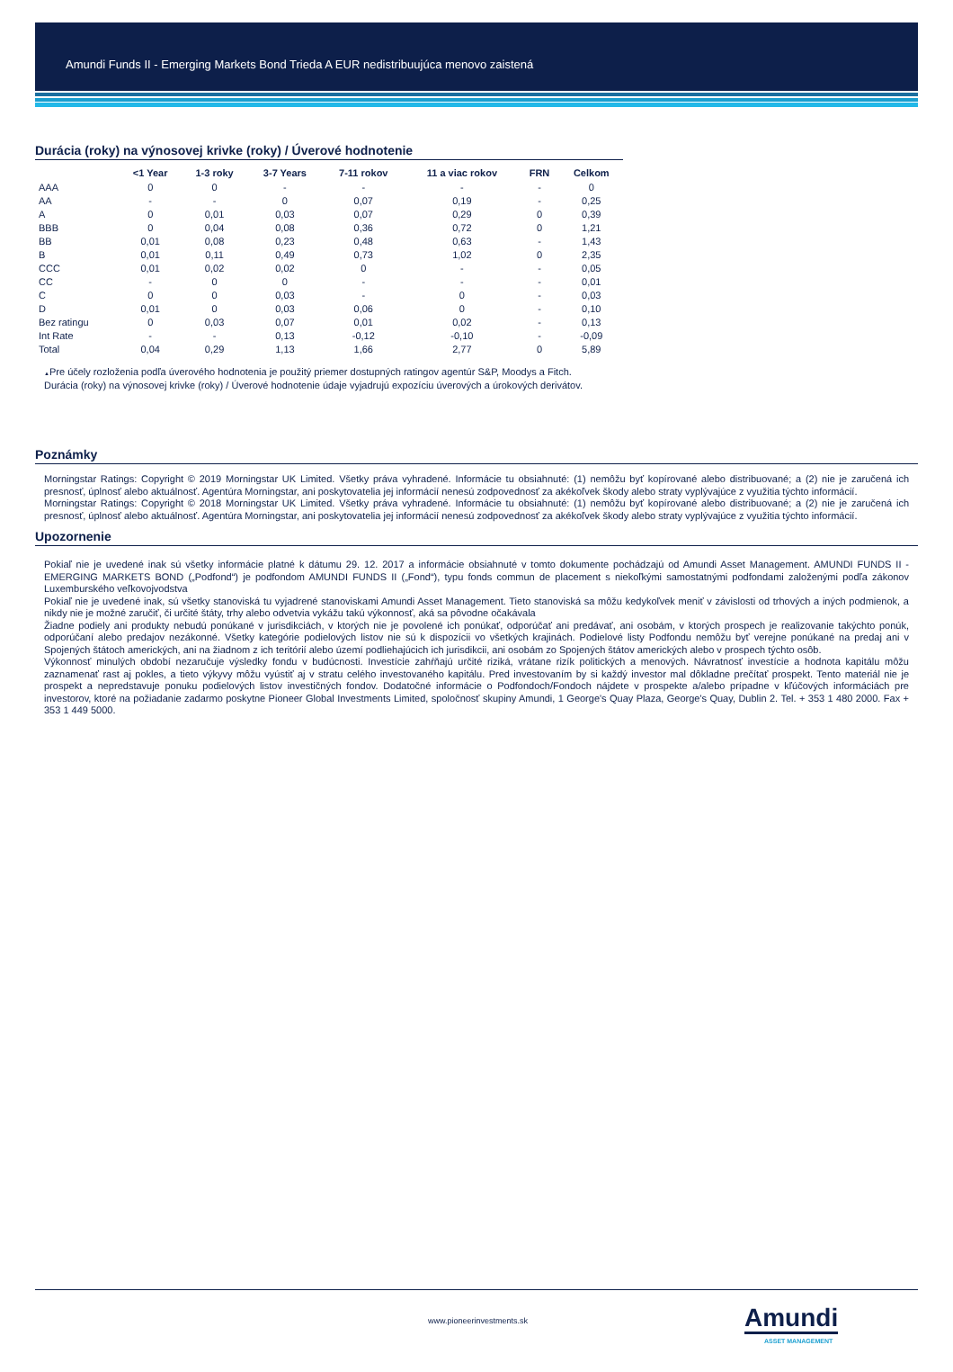Amundi Funds II - Emerging Markets Bond Trieda A EUR nedistribuujúca menovo zaistená
Durácia (roky) na výnosovej krivke (roky) / Úverové hodnotenie
| | <1 Year | 1-3 roky | 3-7 Years | 7-11 rokov | 11 a viac rokov | FRN | Celkom |
| --- | --- | --- | --- | --- | --- | --- | --- |
| AAA | 0 | 0 | - | - | - | - | 0 |
| AA | - | - | 0 | 0,07 | 0,19 | - | 0,25 |
| A | 0 | 0,01 | 0,03 | 0,07 | 0,29 | 0 | 0,39 |
| BBB | 0 | 0,04 | 0,08 | 0,36 | 0,72 | 0 | 1,21 |
| BB | 0,01 | 0,08 | 0,23 | 0,48 | 0,63 | - | 1,43 |
| B | 0,01 | 0,11 | 0,49 | 0,73 | 1,02 | 0 | 2,35 |
| CCC | 0,01 | 0,02 | 0,02 | 0 | - | - | 0,05 |
| CC | - | 0 | 0 | - | - | - | 0,01 |
| C | 0 | 0 | 0,03 | - | 0 | - | 0,03 |
| D | 0,01 | 0 | 0,03 | 0,06 | 0 | - | 0,10 |
| Bez ratingu | 0 | 0,03 | 0,07 | 0,01 | 0,02 | - | 0,13 |
| Int Rate | - | - | 0,13 | -0,12 | -0,10 | - | -0,09 |
| Total | 0,04 | 0,29 | 1,13 | 1,66 | 2,77 | 0 | 5,89 |
▲Pre účely rozloženia podľa úverového hodnotenia je použitý priemer dostupných ratingov agentúr S&P, Moodys a Fitch.
Durácia (roky) na výnosovej krivke (roky) / Úverové hodnotenie údaje vyjadrujú expozíciu úverových a úrokových derivátov.
Poznámky
Morningstar Ratings: Copyright © 2019 Morningstar UK Limited. Všetky práva vyhradené. Informácie tu obsiahnuté: (1) nemôžu byť kopírované alebo distribuované; a (2) nie je zaručená ich presnosť, úplnosť alebo aktuálnosť. Agentúra Morningstar, ani poskytovatelia jej informácií nenesú zodpovednosť za akékoľvek škody alebo straty vyplývajúce z využitia týchto informácií.
Morningstar Ratings: Copyright © 2018 Morningstar UK Limited. Všetky práva vyhradené. Informácie tu obsiahnuté: (1) nemôžu byť kopírované alebo distribuované; a (2) nie je zaručená ich presnosť, úplnosť alebo aktuálnosť. Agentúra Morningstar, ani poskytovatelia jej informácií nenesú zodpovednosť za akékoľvek škody alebo straty vyplývajúce z využitia týchto informácií.
Upozornenie
Pokiaľ nie je uvedené inak sú všetky informácie platné k dátumu 29. 12. 2017 a informácie obsiahnuté v tomto dokumente pochádzajú od Amundi Asset Management. AMUNDI FUNDS II - EMERGING MARKETS BOND („Podfond“) je podfondom AMUNDI FUNDS II („Fond“), typu fonds commun de placement s niekoľkými samostatnými podfondami založenými podľa zákonov Luxemburského veľkovojvodstva
Pokiaľ nie je uvedené inak, sú všetky stanoviská tu vyjadrené stanoviskami Amundi Asset Management. Tieto stanoviská sa môžu kedykoľvek meniť v závislosti od trhových a iných podmienok, a nikdy nie je možné zaručiť, či určité štáty, trhy alebo odvetvia vykážu takú výkonnosť, aká sa pôvodne očakávala
Žiadne podiely ani produkty nebudú ponúkané v jurisdikciách, v ktorých nie je povolené ich ponúkať, odporúčať ani predávať, ani osobám, v ktorých prospech je realizovanie takýchto ponúk, odporúčaní alebo predajov nezákonné. Všetky kategórie podielových listov nie sú k dispozícii vo všetkých krajinách. Podielové listy Podfondu nemôžu byť verejne ponúkané na predaj ani v Spojených štátoch amerických, ani na žiadnom z ich teritórií alebo území podliehajúcich ich jurisdikcii, ani osobám zo Spojených štátov amerických alebo v prospech týchto osôb.
Výkonnosť minulých období nezaručuje výsledky fondu v budúcnosti. Investície zahŕňajú určité riziká, vrátane rizík politických a menových. Návratnosť investície a hodnota kapitálu môžu zaznamenať rast aj pokles, a tieto výkyvy môžu vyústiť aj v stratu celého investovaného kapitálu. Pred investovaním by si každý investor mal dôkladne prečítať prospekt. Tento materiál nie je prospekt a nepredstavuje ponuku podielových listov investičných fondov. Dodatočné informácie o Podfondoch/Fondoch nájdete v prospekte a/alebo prípadne v kľúčových informáciách pre investorov, ktoré na požiadanie zadarmo poskytne Pioneer Global Investments Limited, spoločnosť skupiny Amundi, 1 George's Quay Plaza, George's Quay, Dublin 2. Tel. + 353 1 480 2000. Fax + 353 1 449 5000.
www.pioneerinvestments.sk Amundi
ASSET MANAGEMENT